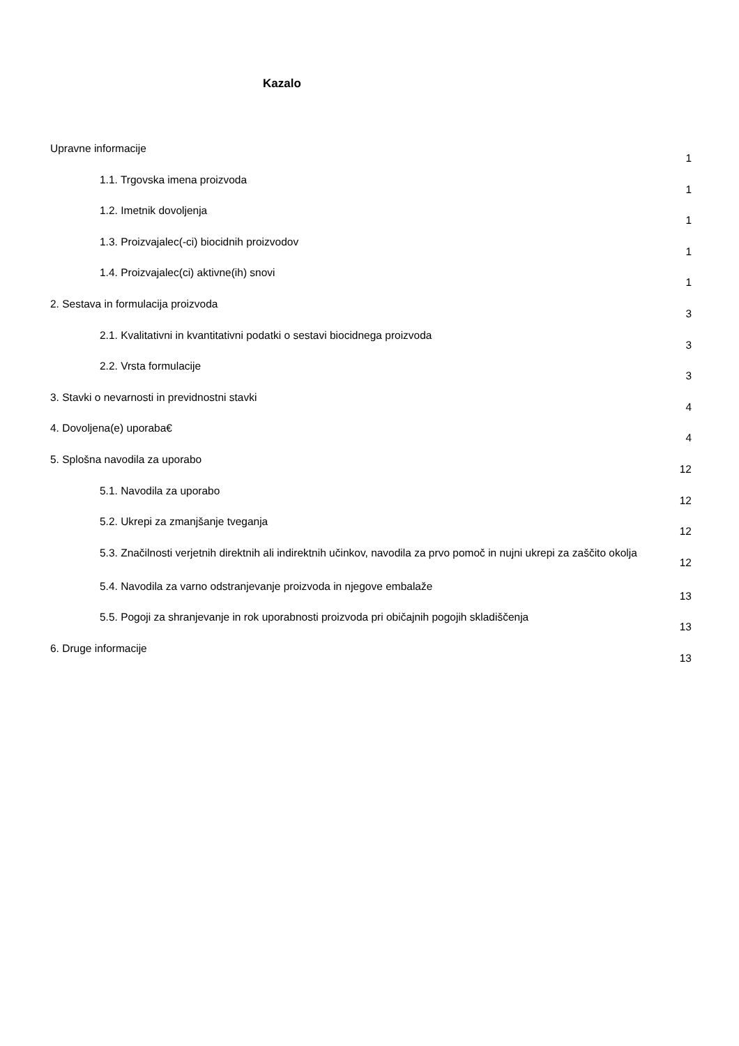Kazalo
Upravne informacije
1
1.1. Trgovska imena proizvoda
1
1.2. Imetnik dovoljenja
1
1.3. Proizvajalec(-ci) biocidnih proizvodov
1
1.4. Proizvajalec(ci) aktivne(ih) snovi
1
2. Sestava in formulacija proizvoda
3
2.1. Kvalitativni in kvantitativni podatki o sestavi biocidnega proizvoda
3
2.2. Vrsta formulacije
3
3. Stavki o nevarnosti in previdnostni stavki
4
4. Dovoljena(e) uporaba€
4
5. Splošna navodila za uporabo
12
5.1. Navodila za uporabo
12
5.2. Ukrepi za zmanjšanje tveganja
12
5.3. Značilnosti verjetnih direktnih ali indirektnih učinkov, navodila za prvo pomoč in nujni ukrepi za zaščito okolja
12
5.4. Navodila za varno odstranjevanje proizvoda in njegove embalaže
13
5.5. Pogoji za shranjevanje in rok uporabnosti proizvoda pri običajnih pogojih skladiščenja
13
6. Druge informacije
13